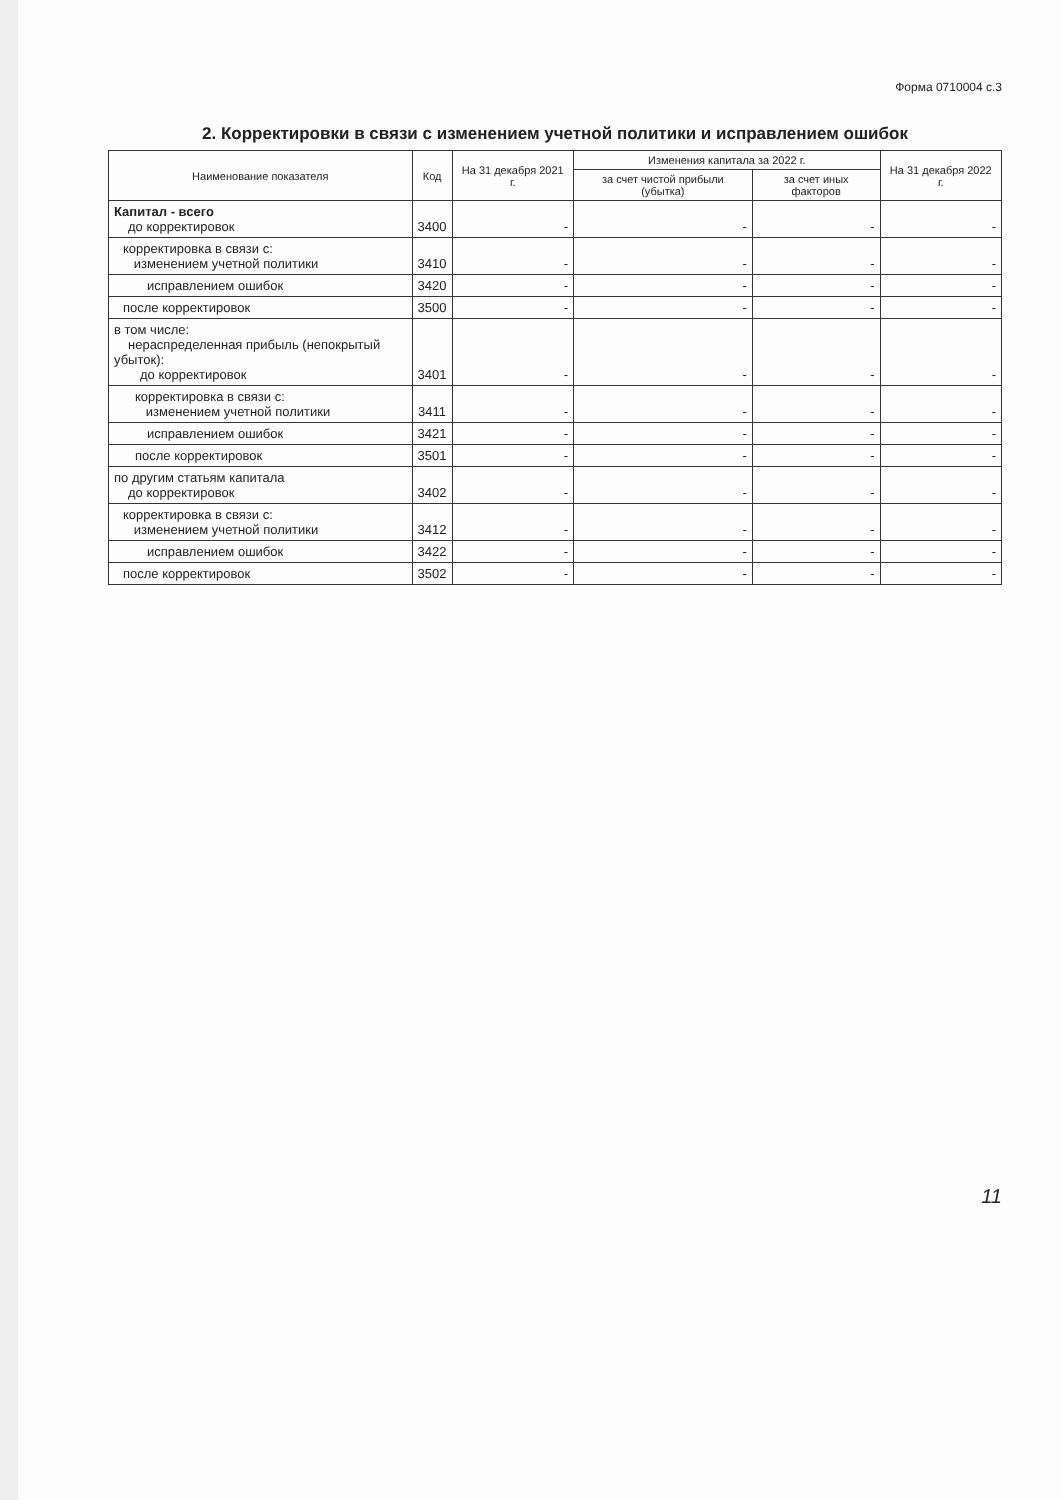Форма 0710004 с.3
2. Корректировки в связи с изменением учетной политики и исправлением ошибок
| Наименование показателя | Код | На 31 декабря 2021 г. | Изменения капитала за 2022 г. | | На 31 декабря 2022 г. |
| --- | --- | --- | --- | --- | --- |
| | | | за счет чистой прибыли (убытка) | за счет иных факторов | |
| Капитал - всего до корректировок | 3400 | - | - | - | - |
| корректировка в связи с: изменением учетной политики | 3410 | - | - | - | - |
| исправлением ошибок | 3420 | - | - | - | - |
| после корректировок | 3500 | - | - | - | - |
| в том числе: нераспределенная прибыль (непокрытый убыток): до корректировок | 3401 | - | - | - | - |
| корректировка в связи с: изменением учетной политики | 3411 | - | - | - | - |
| исправлением ошибок | 3421 | - | - | - | - |
| после корректировок | 3501 | - | - | - | - |
| по другим статьям капитала до корректировок | 3402 | - | - | - | - |
| корректировка в связи с: изменением учетной политики | 3412 | - | - | - | - |
| исправлением ошибок | 3422 | - | - | - | - |
| после корректировок | 3502 | - | - | - | - |
11